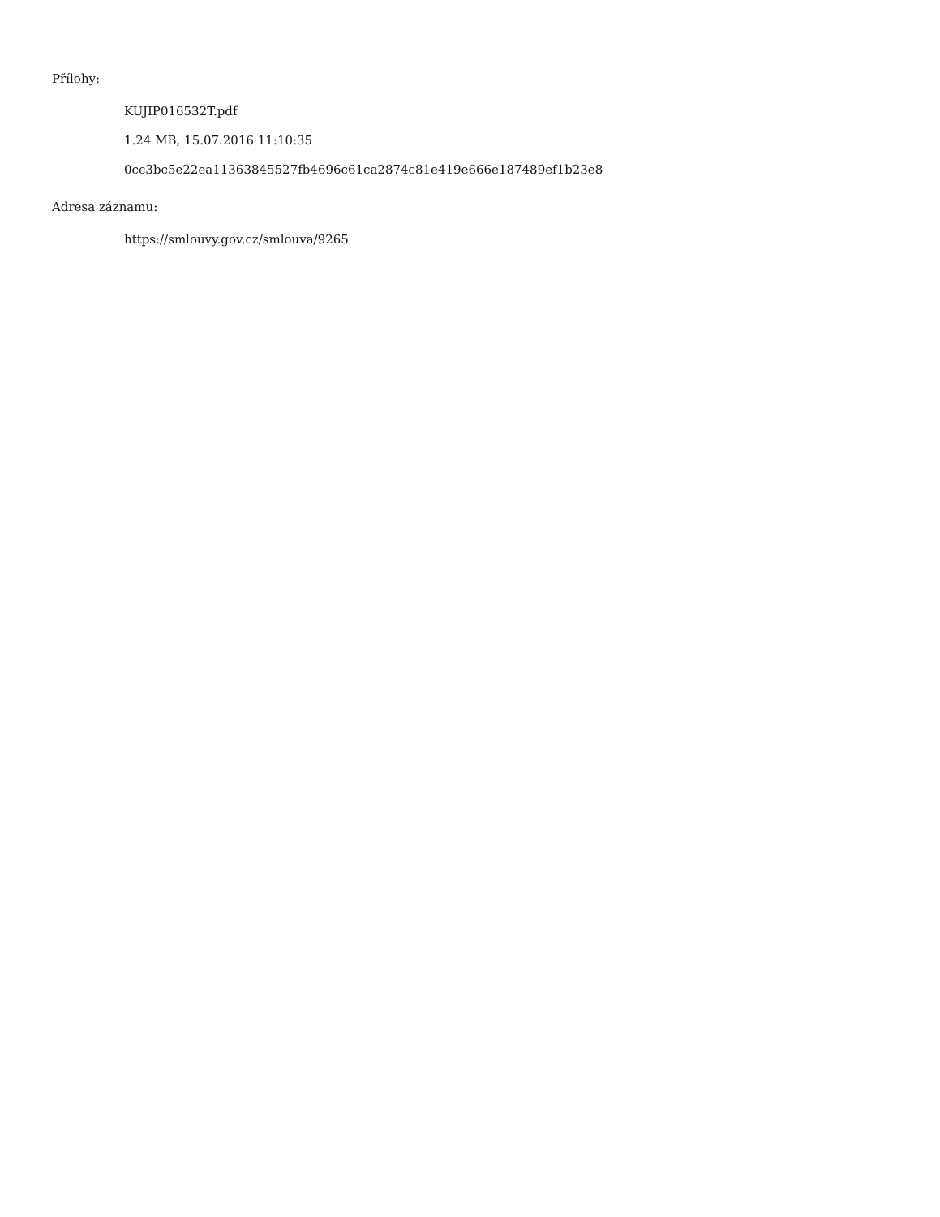Přílohy:
KUJIP016532T.pdf
1.24 MB, 15.07.2016 11:10:35
0cc3bc5e22ea11363845527fb4696c61ca2874c81e419e666e187489ef1b23e8
Adresa záznamu:
https://smlouvy.gov.cz/smlouva/9265